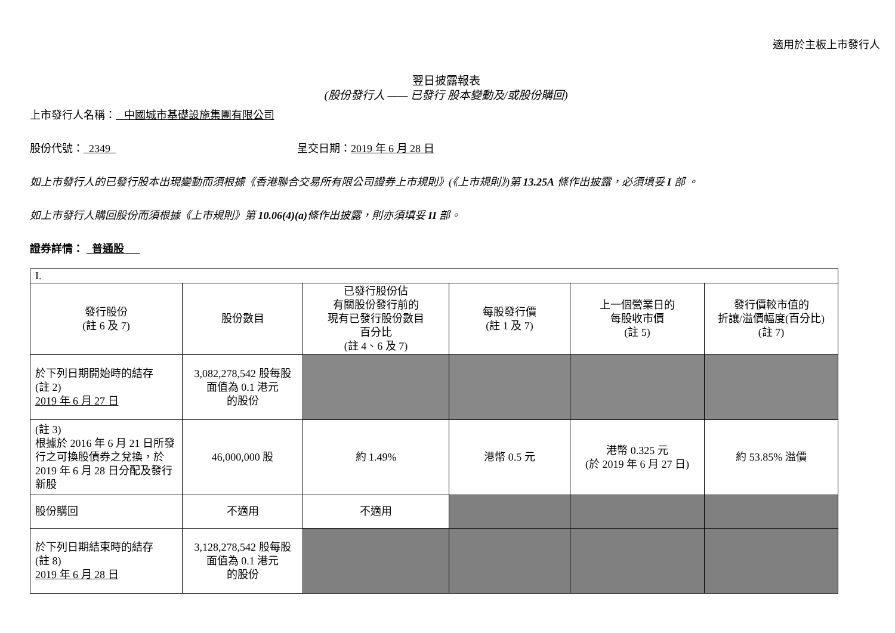適用於主板上市發行人
翌日披露報表
(股份發行人 —— 已發行 股本變動及/或股份購回)
上市發行人名稱： 中國城市基礎設施集團有限公司
股份代號： 2349 呈交日期：2019 年 6 月 28 日
如上市發行人的已發行股本出現變動而須根據《香港聯合交易所有限公司證券上市規則》(《上市規則》)第 13.25A 條作出披露，必須填妥 I 部 。
如上市發行人購回股份而須根據《上市規則》第 10.06(4)(a) 條作出披露，則亦須填妥 II 部。
證券詳情： 普通股
| I. | | | | | |
| 發行股份 (註 6 及 7) | 股份數目 | 已發行股份佔 有關股份發行前的 現有已發行股份數目 百分比 (註 4、6 及 7) | 每股發行價 (註 1 及 7) | 上一個營業日的 每股收市價 (註 5) | 發行價較市值的 折讓/溢價幅度(百分比) (註 7) |
| 於下列日期開始時的結存 (註 2) 2019 年 6 月 27 日 | 3,082,278,542 股每股 面值為 0.1 港元 的股份 | | | | |
| (註 3) 根據於 2016 年 6 月 21 日所發行之可換股債券之兌換，於 2019 年 6 月 28 日分配及發行新股 | 46,000,000 股 | 約 1.49% | 港幣 0.5 元 | 港幣 0.325 元 (於 2019 年 6 月 27 日) | 約 53.85% 溢價 |
| 股份購回 | 不適用 | 不適用 | | | |
| 於下列日期結束時的結存 (註 8) 2019 年 6 月 28 日 | 3,128,278,542 股每股 面值為 0.1 港元 的股份 | | | | |